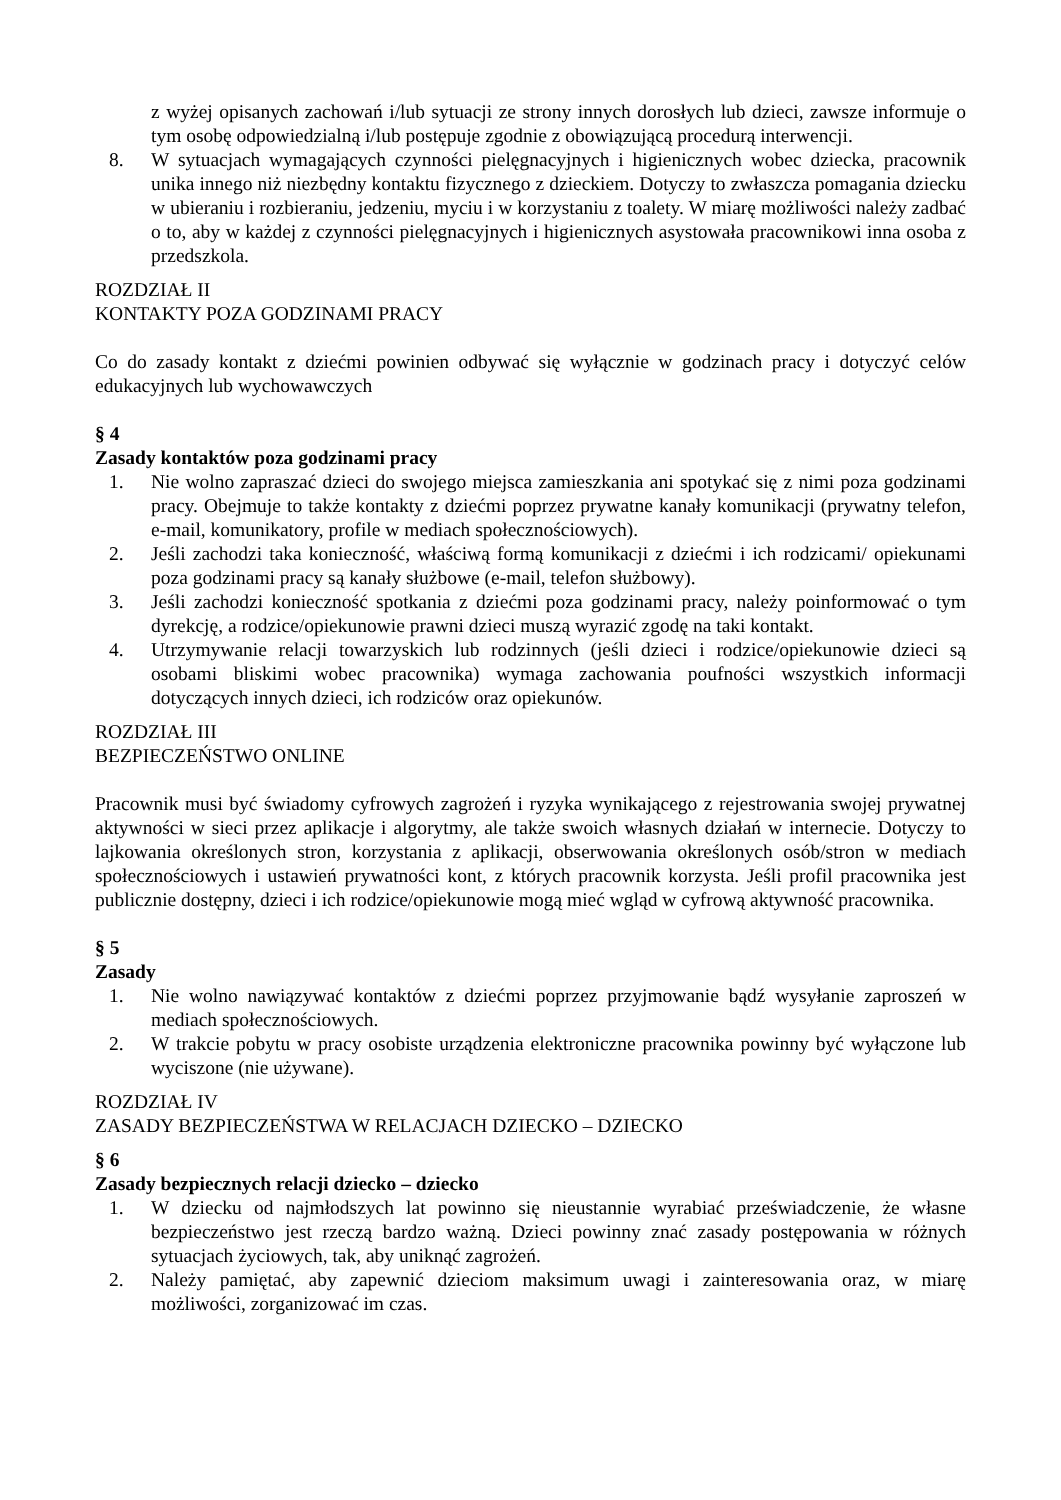z wyżej opisanych zachowań i/lub sytuacji ze strony innych dorosłych lub dzieci, zawsze informuje o tym osobę odpowiedzialną i/lub postępuje zgodnie z obowiązującą procedurą interwencji.
8. W sytuacjach wymagających czynności pielęgnacyjnych i higienicznych wobec dziecka, pracownik unika innego niż niezbędny kontaktu fizycznego z dzieckiem. Dotyczy to zwłaszcza pomagania dziecku w ubieraniu i rozbieraniu, jedzeniu, myciu i w korzystaniu z toalety. W miarę możliwości należy zadbać o to, aby w każdej z czynności pielęgnacyjnych i higienicznych asystowała pracownikowi inna osoba z przedszkola.
ROZDZIAŁ II
KONTAKTY POZA GODZINAMI PRACY
Co do zasady kontakt z dziećmi powinien odbywać się wyłącznie w godzinach pracy i dotyczyć celów edukacyjnych lub wychowawczych
§ 4
Zasady kontaktów poza godzinami pracy
1. Nie wolno zapraszać dzieci do swojego miejsca zamieszkania ani spotykać się z nimi poza godzinami pracy. Obejmuje to także kontakty z dziećmi poprzez prywatne kanały komunikacji (prywatny telefon, e-mail, komunikatory, profile w mediach społecznościowych).
2. Jeśli zachodzi taka konieczność, właściwą formą komunikacji z dziećmi i ich rodzicami/ opiekunami poza godzinami pracy są kanały służbowe (e-mail, telefon służbowy).
3. Jeśli zachodzi konieczność spotkania z dziećmi poza godzinami pracy, należy poinformować o tym dyrekcję, a rodzice/opiekunowie prawni dzieci muszą wyrazić zgodę na taki kontakt.
4. Utrzymywanie relacji towarzyskich lub rodzinnych (jeśli dzieci i rodzice/opiekunowie dzieci są osobami bliskimi wobec pracownika) wymaga zachowania poufności wszystkich informacji dotyczących innych dzieci, ich rodziców oraz opiekunów.
ROZDZIAŁ III
BEZPIECZEŃSTWO ONLINE
Pracownik musi być świadomy cyfrowych zagrożeń i ryzyka wynikającego z rejestrowania swojej prywatnej aktywności w sieci przez aplikacje i algorytmy, ale także swoich własnych działań w internecie. Dotyczy to lajkowania określonych stron, korzystania z aplikacji, obserwowania określonych osób/stron w mediach społecznościowych i ustawień prywatności kont, z których pracownik korzysta. Jeśli profil pracownika jest publicznie dostępny, dzieci i ich rodzice/opiekunowie mogą mieć wgląd w cyfrową aktywność pracownika.
§ 5
Zasady
1. Nie wolno nawiązywać kontaktów z dziećmi poprzez przyjmowanie bądź wysyłanie zaproszeń w mediach społecznościowych.
2. W trakcie pobytu w pracy osobiste urządzenia elektroniczne pracownika powinny być wyłączone lub wyciszone (nie używane).
ROZDZIAŁ IV
ZASADY BEZPIECZEŃSTWA W RELACJACH DZIECKO – DZIECKO
§ 6
Zasady bezpiecznych relacji dziecko – dziecko
1. W dziecku od najmłodszych lat powinno się nieustannie wyrabiać przeświadczenie, że własne bezpieczeństwo jest rzeczą bardzo ważną. Dzieci powinny znać zasady postępowania w różnych sytuacjach życiowych, tak, aby uniknąć zagrożeń.
2. Należy pamiętać, aby zapewnić dzieciom maksimum uwagi i zainteresowania oraz, w miarę możliwości, zorganizować im czas.